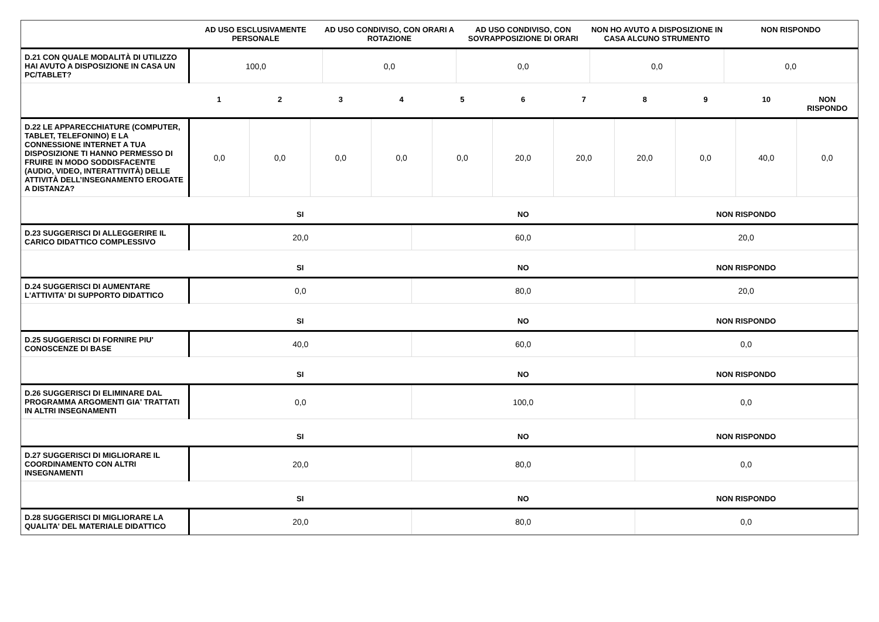| | AD USO ESCLUSIVAMENTE PERSONALE | AD USO CONDIVISO, CON ORARI A ROTAZIONE | AD USO CONDIVISO, CON SOVRAPPOSIZIONE DI ORARI | NON HO AVUTO A DISPOSIZIONE IN CASA ALCUNO STRUMENTO | NON RISPONDO |
| --- | --- | --- | --- | --- | --- |
| D.21 CON QUALE MODALITÀ DI UTILIZZO HAI AVUTO A DISPOSIZIONE IN CASA UN PC/TABLET? | 100,0 | 0,0 | 0,0 | 0,0 | 0,0 |
| | 1 | 2 | 3 | 4 | 5 | 6 | 7 | 8 | 9 | 10 | NON RISPONDO |
| --- | --- | --- | --- | --- | --- | --- | --- | --- | --- | --- | --- |
| D.22 LE APPARECCHIATURE (COMPUTER, TABLET, TELEFONINO) E LA CONNESSIONE INTERNET A TUA DISPOSIZIONE TI HANNO PERMESSO DI FRUIRE IN MODO SODDISFACENTE (AUDIO, VIDEO, INTERATTIVITÀ) DELLE ATTIVITÀ DELL’INSEGNAMENTO EROGATE A DISTANZA? | 0,0 | 0,0 | 0,0 | 0,0 | 0,0 | 20,0 | 20,0 | 20,0 | 0,0 | 40,0 | 0,0 |
| | SI | NO | NON RISPONDO |
| --- | --- | --- | --- |
| D.23 SUGGERISCI DI ALLEGGERIRE IL CARICO DIDATTICO COMPLESSIVO | 20,0 | 60,0 | 20,0 |
| | SI | NO | NON RISPONDO |
| D.24 SUGGERISCI DI AUMENTARE L'ATTIVITA' DI SUPPORTO DIDATTICO | 0,0 | 80,0 | 20,0 |
| | SI | NO | NON RISPONDO |
| D.25 SUGGERISCI DI FORNIRE PIU' CONOSCENZE DI BASE | 40,0 | 60,0 | 0,0 |
| | SI | NO | NON RISPONDO |
| D.26 SUGGERISCI DI ELIMINARE DAL PROGRAMMA ARGOMENTI GIA' TRATTATI IN ALTRI INSEGNAMENTI | 0,0 | 100,0 | 0,0 |
| | SI | NO | NON RISPONDO |
| D.27 SUGGERISCI DI MIGLIORARE IL COORDINAMENTO CON ALTRI INSEGNAMENTI | 20,0 | 80,0 | 0,0 |
| | SI | NO | NON RISPONDO |
| D.28 SUGGERISCI DI MIGLIORARE LA QUALITA' DEL MATERIALE DIDATTICO | 20,0 | 80,0 | 0,0 |